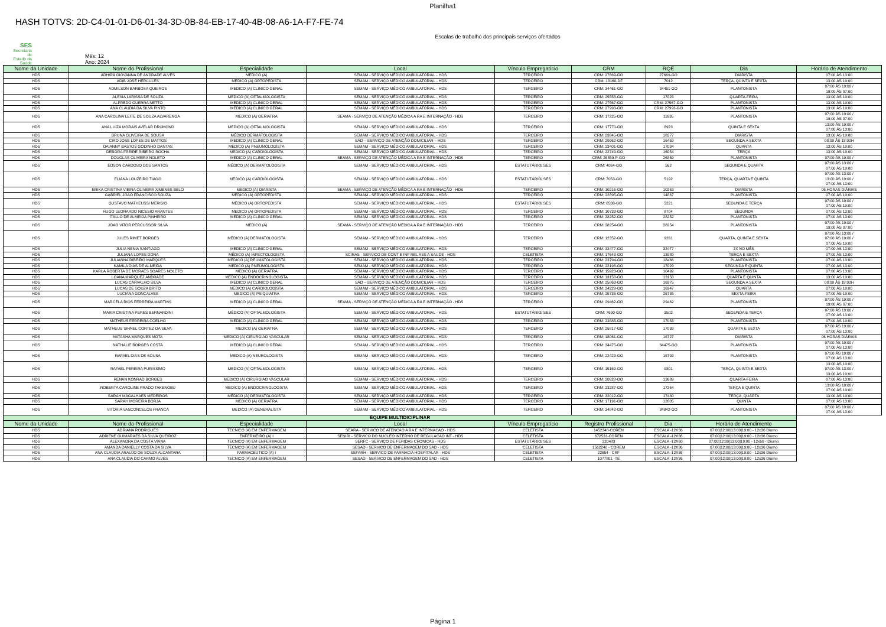Planilha1
HASH TOTVS: 2D-C4-01-01-D6-01-34-3D-0B-84-EB-17-40-4B-08-A6-1A-F7-FE-74
SES
Secretaria de
Estado da
Saúde
Mês: 12
Ano: 2024
Escalas de trabalho dos principais serviços ofertados
| Nome da Unidade | Nome do Profissional | Especialidade | Local | Vínculo Empregatício | CRM | RQE | Dia | Horário de Atendimento |
| --- | --- | --- | --- | --- | --- | --- | --- | --- |
| HDS | ADHIRA GIOVANNA DE ANDRADE ALVES | MEDICO (A) | SEMAM - SERVIÇO MÉDICO AMBULATORIAL - HDS | TERCEIRO | CRM: 27669-GO | 27669-GO | DIARISTA | 07:00 ÁS 13:00 |
| HDS | ADIB JOSE HERCULES | MEDICO (A) ORTOPEDISTA | SEMAM - SERVIÇO MÉDICO AMBULATORIAL - HDS | TERCEIRO | CRM: 18160-DF | 7012 | TERÇA, QUINTA E SEXTA | 13:00 ÁS 19:00 |
| HDS | ADMILSON BARBOSA QUEIROS | MEDICO (A) CLINICO GERAL | SEMAM - SERVIÇO MÉDICO AMBULATORIAL - HDS | TERCEIRO | CRM: 34461-GO | 34461-GO | PLANTONISTA | 07:00 ÁS 19:00 / 19:00 ÁS 07:00 |
| HDS | ALEXIA LARISSA DE SOUZA | MEDICO (A) OFTALMOLOGISTA | SEMAM - SERVIÇO MÉDICO AMBULATORIAL - HDS | TERCEIRO | CRM: 25558-GO | 17023 | QUARTA-FEIRA | 13:00 ÁS 19:00 |
| HDS | ALFREDO GUERRA NETTO | MEDICO (A) CLINICO GERAL | SEMAM - SERVIÇO MÉDICO AMBULATORIAL - HDS | TERCEIRO | CRM: 27567-GO | CRM: 27567-GO | PLANTONISTA | 13:00 ÁS 19:00 |
| HDS | ANA CLAUDIA DA SILVA PINTO | MEDICO (A) CLINICO GERAL | SEMAM - SERVIÇO MÉDICO AMBULATORIAL - HDS | TERCEIRO | CRM: 27993-GO | CRM: 27993-GO | PLANTONISTA | 13:00 ÁS 19:00 |
| HDS | ANA CAROLINA LEITE DE SOUZA ALVARENGA | MEDICO (A) GERIATRA | SEAMA - SERVIÇO DE ATENÇÃO MÉDICA A RA E INTERNAÇÃO - HDS | TERCEIRO | CRM: 17225-GO | 11695 | PLANTONISTA | 07:00 ÁS 19:00 / 19:00 ÁS 07:00 |
| HDS | ANA LUIZA MORAIS AVELAR DRUMOND | MEDICO (A) OFTALMOLOGISTA | SEMAM - SERVIÇO MÉDICO AMBULATORIAL - HDS | TERCEIRO | CRM: 17770-GO | 8923 | QUINTA E SEXTA | 13:00 ÁS 19:00 / 07:00 ÁS 13:00 |
| HDS | BRUNA OLIVEIRA DE SOUSA | MÉDICO DERMATOLOGISTA | SEMAM - SERVIÇO MÉDICO AMBULATORIAL - HDS | TERCEIRO | CRM: 23845-GO | 18277 | DIARISTA | 13:00 ÁS 19:00 |
| HDS | CIRO JOSE LOPES DE MATTOS | MEDICO (A) CLINICO GERAL | SAD – SERVIÇO DE ATENÇÃO DOMICILIAR – HDS | TERCEIRO | CRM: 29962-GO | 16459 | SEGUNDA A SEXTA | 08:00 ÁS 18:00H |
| HDS | DAIANNY BASTOS GODINHO DANTAS | MEDICO (A) PNEUMOLOGISTA | SEMAM - SERVIÇO MÉDICO AMBULATORIAL - HDS | TERCEIRO | CRM: 23401-GO | 17034 | QUARTA | 13:00 ÁS 19:00 |
| HDS | DEBORA FREIRE RIBEIRO ROCHA | MEDICO (A) CARDIOLOGISTA | SEMAM - SERVIÇO MÉDICO AMBULATORIAL - HDS | TERCEIRO | CRM: 22749-GO | 16054 | TERÇA | 13:00 ÁS 19:00 |
| HDS | DOUGLAS OLIVEIRA NOLETO | MEDICO (A) CLINICO GERAL | SEAMA - SERVIÇO DE ATENÇÃO MÉDICA A RA E INTERNAÇÃO - HDS | TERCEIRO | CRM: 26859-P-GO | 26859 | PLANTONISTA | 07:00 ÁS 19:00 / |
| HDS | EDSON CARDOSO DOS SANTOS | MÉDICO (A) DERMATOLOGISTA | SEMAM - SERVIÇO MÉDICO AMBULATORIAL - HDS | ESTATUTÁRIO/ SES | CRM: 4064-GO | 562 | SEGUNDA E QUARTA | 07:00 ÁS 13:00 / 07:00 ÁS 19:00 |
| HDS | ELIANA LOUZEIRO TIAGO | MÉDICO (A) CARDIOLOGISTA | SEMAM - SERVIÇO MÉDICO AMBULATORIAL - HDS | ESTATUTÁRIO/ SES | CRM: 7053-GO | 5192 | TERÇA, QUARTA E QUINTA | 07:00 ÁS 13:00 / 13:00 ÁS 19:00 / 07:00 ÁS 13:00 |
| HDS | ERIKA CRISTINA VIEIRA OLIVEIRA XIMENES BELO | MEDICO (A) DIARISTA | SEAMA - SERVIÇO DE ATENÇÃO MÉDICA A RA E INTERNAÇÃO - HDS | TERCEIRO | CRM: 10216-GO | 10263 | DIARISTA | 06 HORAS DIÁRIAS |
| HDS | GABRIEL JOAO FRANCISCO SOUZA | MEDICO (A) ORTOPEDISTA | SEMAM - SERVIÇO MÉDICO AMBULATORIAL - HDS | TERCEIRO | CRM: 22895-GO | 14867 | PLANTONISTA | 07:00 ÁS 19:00 |
| HDS | GUSTAVO MATHEUSSI MERISIO | MÉDICO (A) ORTOPEDISTA | SEMAM - SERVIÇO MÉDICO AMBULATORIAL - HDS | ESTATUTÁRIO/ SES | CRM: 8538-GO | 5221 | SEGUNDA E TERÇA | 07:00 ÁS 19:00 / 07:00 ÁS 19:00 |
| HDS | HUGO LEONARDO NICESIO ARANTES | MEDICO (A) ORTOPEDISTA | SEMAM - SERVIÇO MÉDICO AMBULATORIAL - HDS | TERCEIRO | CRM: 10733-GO | 8704 | SEGUNDA | 07:00 ÁS 13:00 |
| HDS | ITALLO DE ALMEIDA PINHEIRO | MEDICO (A) CLINICO GERAL | SEMAM - SERVIÇO MÉDICO AMBULATORIAL - HDS | TERCEIRO | CRM: 28252-GO | 28252 | PLANTONISTA | 07:00 ÁS 13:00 |
| HDS | JOAO VITOR PERCUSSOR SILVA | MEDICO (A) | SEAMA - SERVIÇO DE ATENÇÃO MÉDICA A RA E INTERNAÇÃO - HDS | TERCEIRO | CRM: 28254-GO | 28254 | PLANTONISTA | 07:00 ÁS 19:00 / 19:00 ÁS 07:00 |
| HDS | JULES RIMET BORGES | MÉDICO (A) DERMATOLOGISTA | SEMAM - SERVIÇO MÉDICO AMBULATORIAL - HDS | TERCEIRO | CRM: 12352-GO | 9261 | QUARTA, QUINTA E SEXTA | 07:00 ÁS 13:00 / 07:00 ÁS 19:00 / 07:00 ÁS 19:00 |
| HDS | JULIA NENIA SANTIAGO | MEDICO (A) CLINICO GERAL | SEMAM - SERVIÇO MÉDICO AMBULATORIAL - HDS | TERCEIRO | CRM: 32477-GO | 32477 | 2X NO MÊS | 07:00 ÁS 13:00 |
| HDS | JULIANA LOPES DONA | MÉDICO (A) INFECTOLOGISTA | SCIRAS - SERVICO DE CONT E INF REL ASS A SAUDE - HDS | CELETISTA | CRM: 17643-GO | 13989 | TERÇA E SEXTA | 07:00 ÁS 13:00 |
| HDS | JULIANNA RIBEIRO MARQUES | MEDICO (A) REUMATOLOGISTA | SEMAM - SERVIÇO MÉDICO AMBULATORIAL - HDS | TERCEIRO | CRM: 23794-GO | 18466 | PLANTONISTA | 07:00 ÁS 13:00 |
| HDS | KAMILA DIAS DE ALMEIDA | MEDICO (A) PNEUMOLOGISTA | SEMAM - SERVIÇO MÉDICO AMBULATORIAL - HDS | TERCEIRO | CRM: 22198-GO | 17029 | SEGUNDA E QUINTA | 07:00 ÁS 13:00 |
| HDS | KARLA ROBERTA DE MORAES SOARES NOLETO | MEDICO (A) GERIATRA | SEMAM - SERVIÇO MÉDICO AMBULATORIAL - HDS | TERCEIRO | CRM: 15923-GO | 10492 | PLANTONISTA | 07:00 ÁS 13:00 |
| HDS | LOANA MARQUEZ ANDRADE | MEDICO (A) ENDOCRINOLOGISTA | SEMAM - SERVIÇO MÉDICO AMBULATORIAL - HDS | TERCEIRO | CRM: 13158-GO | 13158 | QUARTA E QUINTA | 13:00 ÁS 19:00 |
| HDS | LUCAS CARVALHO SILVA | MEDICO (A) CLINICO GERAL | SAD – SERVIÇO DE ATENÇÃO DOMICILIAR – HDS | TERCEIRO | CRM: 25863-GO | 16975 | SEGUNDA A SEXTA | 08:00 ÁS 18:00H |
| HDS | LUCAS DE SOUZA BRITO | MEDICO (A) CARDIOLOGISTA | SEMAM - SERVIÇO MÉDICO AMBULATORIAL - HDS | TERCEIRO | CRM: 24229-GO | 16947 | QUARTA | 07:00 ÁS 19:00 |
| HDS | LUCIANA GONCALVES | MEDICO (A) PSIQUIATRA | SEMAM - SERVIÇO MÉDICO AMBULATORIAL - HDS | TERCEIRO | CRM: 25736-GO | 25736 | SEXTA-FEIRA | 07:00 ÁS 19:00 |
| HDS | MARCELA RIOS FERREIRA MARTINS | MEDICO (A) CLINICO GERAL | SEAMA - SERVIÇO DE ATENÇÃO MÉDICA A RA E INTERNAÇÃO - HDS | TERCEIRO | CRM: 29462-GO | 29462 | PLANTONISTA | 07:00 ÁS 19:00 / 19:00 ÁS 07:00 |
| HDS | MARIA CRISTINA PERES BERNARDINI | MÉDICO (A) OFTALMOLOGISTA | SEMAM - SERVIÇO MÉDICO AMBULATORIAL - HDS | ESTATUTÁRIO/ SES | CRM: 7690-GO | 3502 | SEGUNDA E TERÇA | 07:00 ÁS 19:00 / 07:00 ÁS 13:00 |
| HDS | MATHEUS FERREIRA COELHO | MEDICO (A) CLINICO GERAL | SEMAM - SERVIÇO MÉDICO AMBULATORIAL - HDS | TERCEIRO | CRM: 23885-GO | 17053 | PLANTONISTA | 07:00 ÁS 19:00 |
| HDS | MATHEUS SIHNEL CORTEZ DA SILVA | MEDICO (A) GERIATRA | SEMAM - SERVIÇO MÉDICO AMBULATORIAL - HDS | TERCEIRO | CRM: 25817-GO | 17039 | QUARTA E SEXTA | 07:00 ÁS 19:00 / 07:00 ÁS 13:00 |
| HDS | NATASHA MARQUES MOTA | MEDICO (A) CIRURGIAO VASCULAR | SEMAM - SERVIÇO MÉDICO AMBULATORIAL - HDS | TERCEIRO | CRM: 18061-GO | 16727 | DIARISTA | 06 HORAS DIÁRIAS |
| HDS | NATHALIE BORGES COSTA | MEDICO (A) CLINICO GERAL | SEMAM - SERVIÇO MÉDICO AMBULATORIAL - HDS | TERCEIRO | CRM: 34475-GO | 34475-GO | PLANTONISTA | 07:00 ÁS 19:00 / 07:00 ÁS 13:00 |
| HDS | RAFAEL DIAS DE SOUSA | MEDICO (A) NEUROLOGISTA | SEMAM - SERVIÇO MÉDICO AMBULATORIAL - HDS | TERCEIRO | CRM: 22423-GO | 15793 | PLANTONISTA | 07:00 ÁS 19:00 / 07:00 ÁS 13:00 |
| HDS | RAFAEL PEREIRA PURISSIMO | MEDICO (A) OFTALMOLOGISTA | SEMAM - SERVIÇO MÉDICO AMBULATORIAL - HDS | TERCEIRO | CRM: 15169-GO | 9801 | TERÇA, QUINTA E SEXTA | 13:00 ÁS 19:00 07:00 ÁS 13:00 / 13:00 ÁS 19:00 |
| HDS | RENAN KONRAD BORGES | MEDICO (A) CIRURGIAO VASCULAR | SEMAM - SERVIÇO MÉDICO AMBULATORIAL - HDS | TERCEIRO | CRM: 20628-GO | 13689 | QUARTA-FEIRA | 07:00 ÁS 13:00 |
| HDS | ROBERTA CAROLINE PRADO TAKENOBU | MEDICO (A) ENDOCRINOLOGISTA | SEMAM - SERVIÇO MÉDICO AMBULATORIAL - HDS | TERCEIRO | CRM: 23287-GO | 17264 | TERÇA E QUINTA | 13:00 ÁS 19:00 / 07:00 ÁS 19:00 |
| HDS | SARAH MAGALHAES MEDEIROS | MÉDICO (A) DERMATOLOGISTA | SEMAM - SERVIÇO MÉDICO AMBULATORIAL - HDS | TERCEIRO | CRM: 32012-GO | 17480 | TERÇA, QUARTA | 13:00 ÁS 19:00 |
| HDS | SARAH MOREIRA BORJA | MEDICO (A) GERIATRA | SEMAM - SERVIÇO MÉDICO AMBULATORIAL - HDS | TERCEIRO | CRM: 17191-GO | 12805 | QUINTA | 07:00 ÁS 13:00 |
| HDS | VITORIA VASCONCELOS FRANCA | MEDICO (A) GENERALISTA | SEMAM - SERVIÇO MÉDICO AMBULATORIAL - HDS | TERCEIRO | CRM: 34842-GO | 34842-GO | PLANTONISTA | 07:00 ÁS 19:00 / 07:00 ÁS 13:00 |
| EQUIPE MULTIDICIPLINAR | | | | | | | | |
| Nome da Unidade | Nome do Profissional | Especialidade | Local | Vínculo Empregatício | Registro Profissional | Dia | Horário de Atendimento | |
| HDS | ADRIANA RODRIGUES | TECNICO (A) EM ENFERMAGEM | SEARA - SERVICO DE ATENCAO A RA E INTERNACAO - HDS | CELETISTA | 1452348-COREN | ESCALA -12X36 | 07:00/12:00/13:00/19:00 - 12x36 Diurno | |
| HDS | ADRIENE GUIMARAES DA SILVA QUEIROZ | ENFERMEIRO (A) I | SENIRI - SERVICO DO NUCLEO INTERNO DE REGULACAO INT - HDS | CELETISTA | 672531-COREN | ESCALA -12X36 | 07:00/12:00/13:00/19:00 - 12x36 Diurno | |
| HDS | ALEXANDRA DA COSTA VIANA | TECNICO (A) EM ENFERMAGEM | SERFC - SERVIÇO DE FERIDAS CRONICAS - HDS | ESTATUTÁRIO/ SES | 220483 | ESCALA -12X60 | 07:00/12:00/13:00/19:00 - 12x60 - Diurno | |
| HDS | AMANDA DANIELLY COSTA DA SILVA | TECNICO (A) EM ENFERMAGEM | SESAD - SERVICO DE ENFERMAGEM DO SAD - HDS | CELETISTA | 1562240 - COREM | ESCALA -12X36 | 07:00/12:00/13:00/19:00 - 12x36 Diurno | |
| HDS | ANA CLAUDIA ARAUJO DE SOUZA ALCANTARA | FARMACEUTICO (A) I | SEFARH - SERVICO DE FARMACIA HOSPITALAR - HDS | CELETISTA | 22654 - CRF | ESCALA -12X36 | 07:00/12:00/13:00/19:00 - 12x36 Diurno | |
| HDS | ANA CLAUDIA DO CARMO ALVES | TECNICO (A) EM ENFERMAGEM | SESAD - SERVICO DE ENFERMAGEM DO SAD - HDS | CELETISTA | 1077801 -TE | ESCALA -12X36 | 07:00/12:00/13:00/19:00 - 12x36 Diurno | |
Página 1